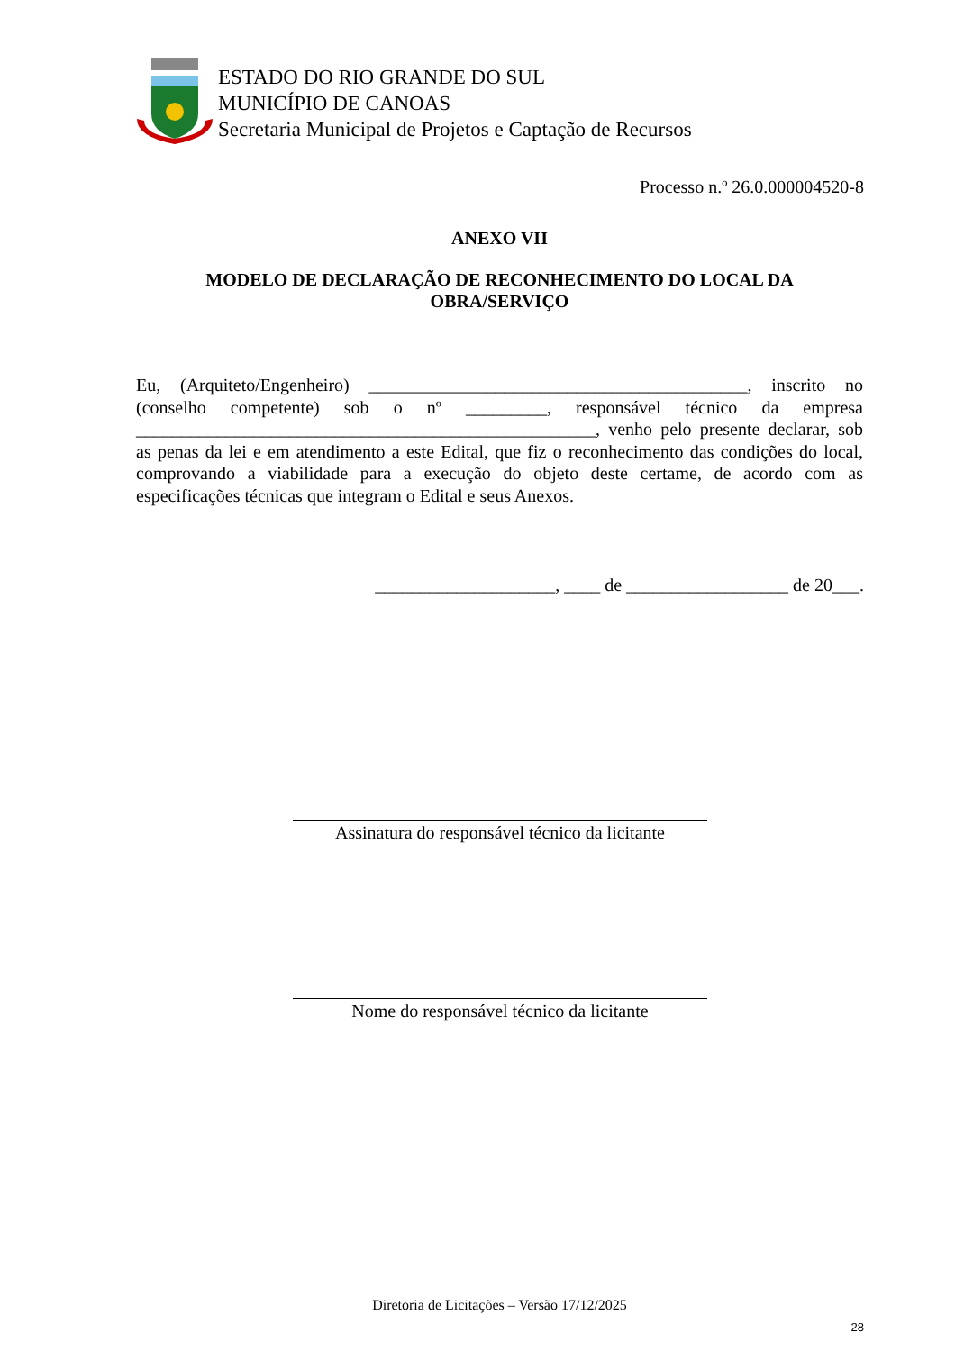ESTADO DO RIO GRANDE DO SUL
MUNICÍPIO DE CANOAS
Secretaria Municipal de Projetos e Captação de Recursos
Processo n.º 26.0.000004520-8
ANEXO VII
MODELO DE DECLARAÇÃO DE RECONHECIMENTO DO LOCAL DA
OBRA/SERVIÇO
Eu, (Arquiteto/Engenheiro) __________________________________________, inscrito no (conselho competente) sob o nº _________, responsável técnico da empresa ___________________________________________________, venho pelo presente declarar, sob as penas da lei e em atendimento a este Edital, que fiz o reconhecimento das condições do local, comprovando a viabilidade para a execução do objeto deste certame, de acordo com as especificações técnicas que integram o Edital e seus Anexos.
____________________, ____ de __________________ de 20___.
Assinatura do responsável técnico da licitante
Nome do responsável técnico da licitante
Diretoria de Licitações – Versão 17/12/2025
28